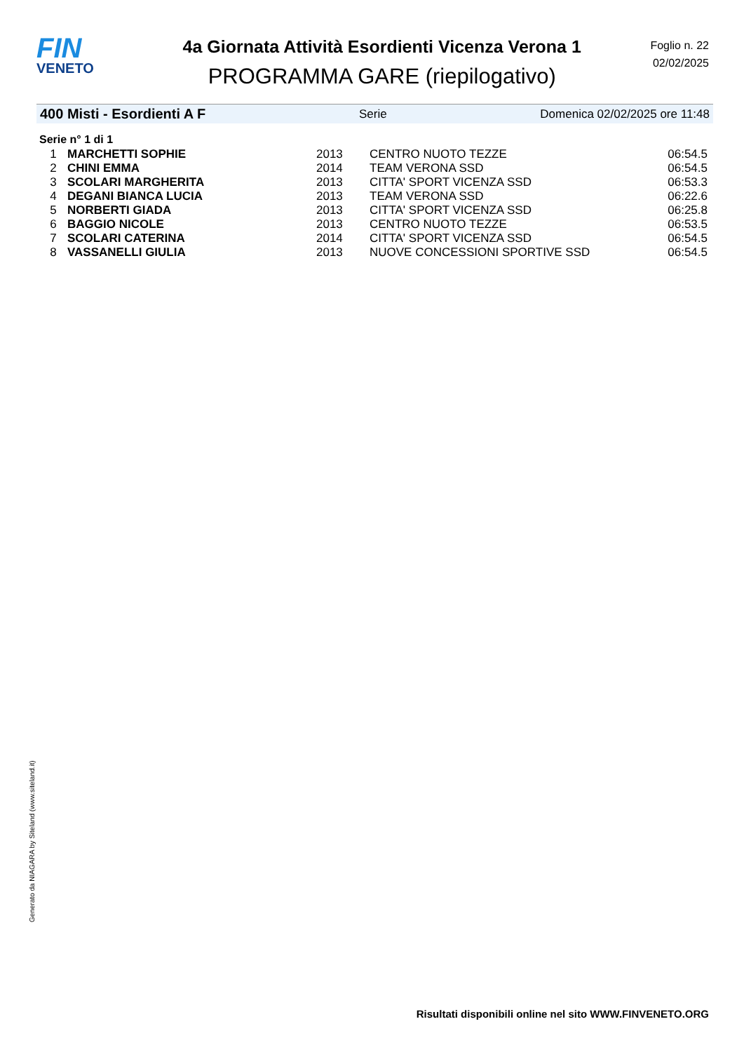FIN
VENETO
4a Giornata Attività Esordienti Vicenza Verona 1
PROGRAMMA GARE (riepilogativo)
Foglio n. 22
02/02/2025
400 Misti - Esordienti A F Serie Domenica 02/02/2025 ore 11:48
Serie n° 1 di 1
| 1 | MARCHETTI SOPHIE | 2013 | CENTRO NUOTO TEZZE | 06:54.5 |
| 2 | CHINI EMMA | 2014 | TEAM VERONA SSD | 06:54.5 |
| 3 | SCOLARI MARGHERITA | 2013 | CITTA' SPORT VICENZA SSD | 06:53.3 |
| 4 | DEGANI BIANCA LUCIA | 2013 | TEAM VERONA SSD | 06:22.6 |
| 5 | NORBERTI GIADA | 2013 | CITTA' SPORT VICENZA SSD | 06:25.8 |
| 6 | BAGGIO NICOLE | 2013 | CENTRO NUOTO TEZZE | 06:53.5 |
| 7 | SCOLARI CATERINA | 2014 | CITTA' SPORT VICENZA SSD | 06:54.5 |
| 8 | VASSANELLI GIULIA | 2013 | NUOVE CONCESSIONI SPORTIVE SSD | 06:54.5 |
Generato da NIAGARA by Siteland (www.siteland.it)
Risultati disponibili online nel sito WWW.FINVENETO.ORG